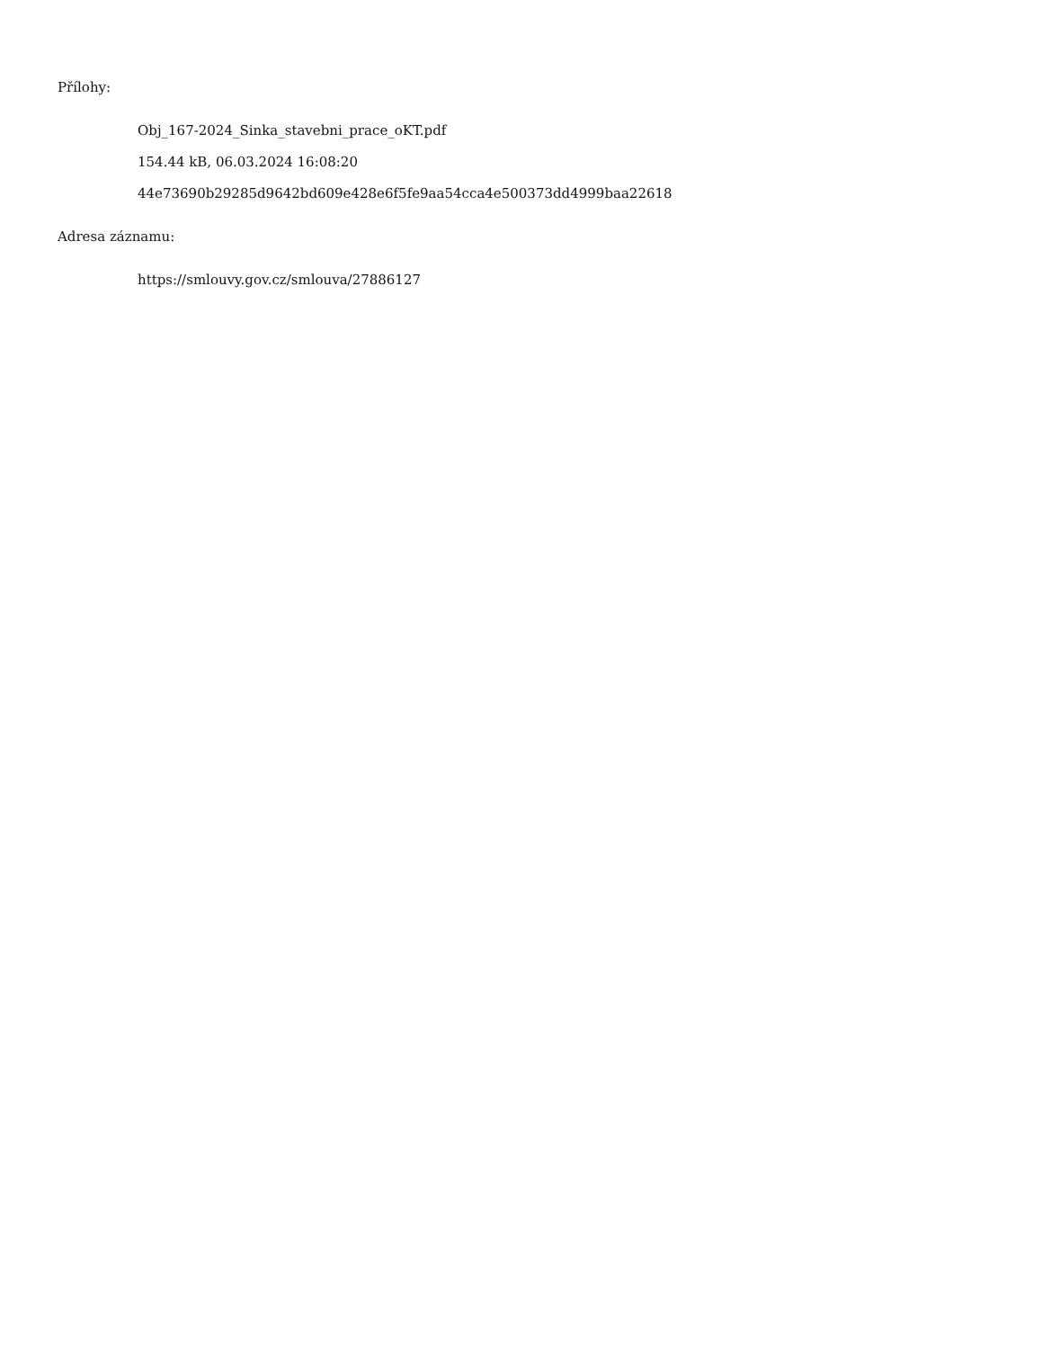Přílohy:
Obj_167-2024_Sinka_stavebni_prace_oKT.pdf
154.44 kB, 06.03.2024 16:08:20
44e73690b29285d9642bd609e428e6f5fe9aa54cca4e500373dd4999baa22618
Adresa záznamu:
https://smlouvy.gov.cz/smlouva/27886127